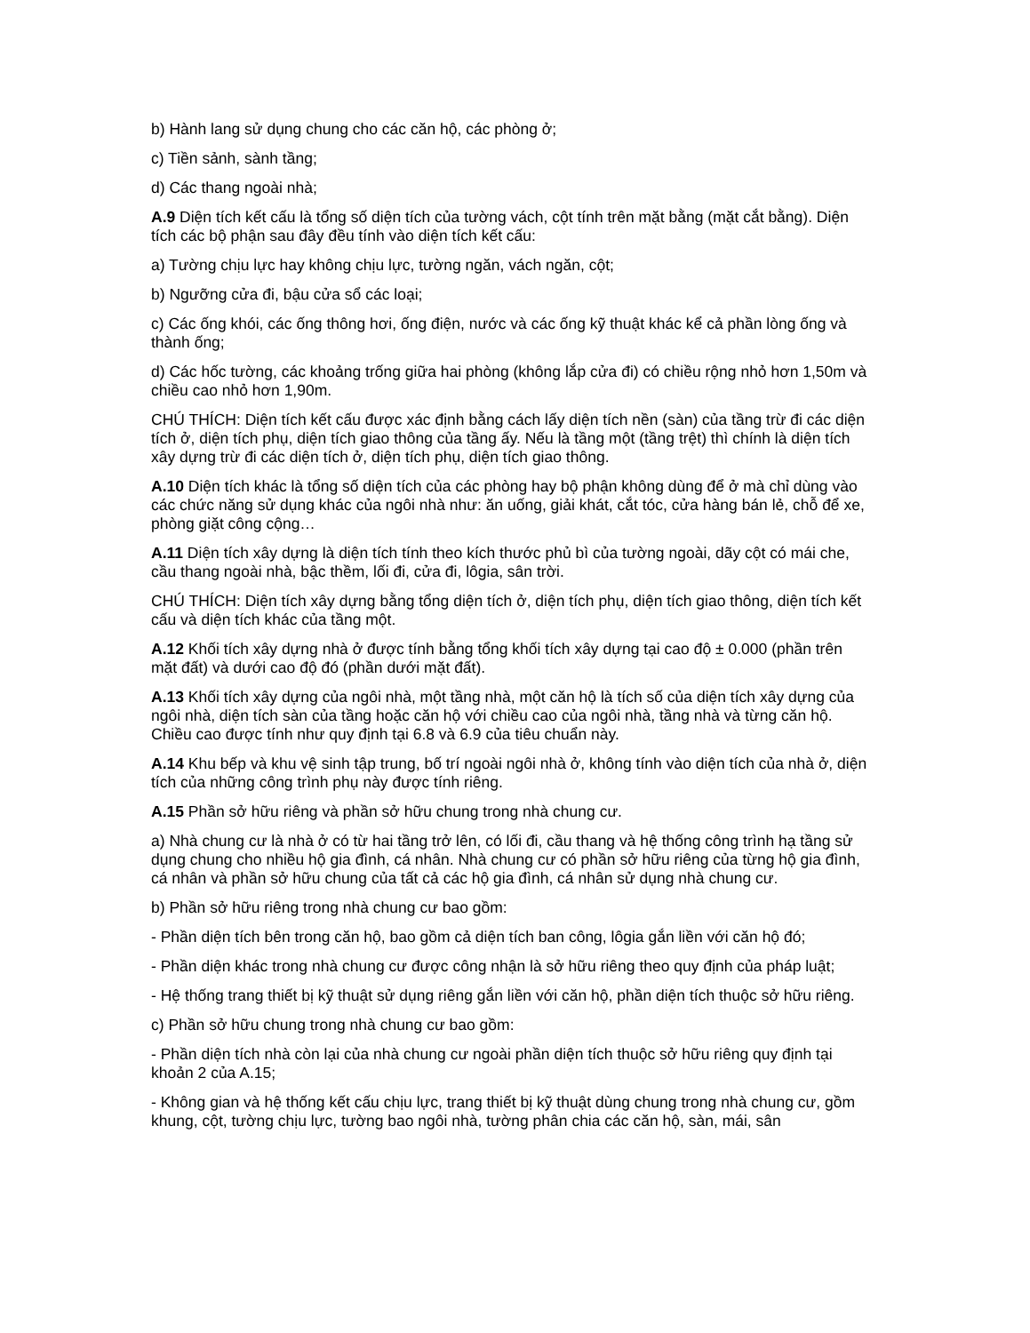b) Hành lang sử dụng chung cho các căn hộ, các phòng ở;
c) Tiền sảnh, sành tầng;
d) Các thang ngoài nhà;
A.9 Diện tích kết cấu là tổng số diện tích của tường vách, cột tính trên mặt bằng (mặt cắt bằng). Diện tích các bộ phận sau đây đều tính vào diện tích kết cấu:
a) Tường chịu lực hay không chịu lực, tường ngăn, vách ngăn, cột;
b) Ngưỡng cửa đi, bậu cửa sổ các loại;
c) Các ống khói, các ống thông hơi, ống điện, nước và các ống kỹ thuật khác kể cả phần lòng ống và thành ống;
d) Các hốc tường, các khoảng trống giữa hai phòng (không lắp cửa đi) có chiều rộng nhỏ hơn 1,50m và chiều cao nhỏ hơn 1,90m.
CHÚ THÍCH: Diện tích kết cấu được xác định bằng cách lấy diện tích nền (sàn) của tầng trừ đi các diện tích ở, diện tích phụ, diện tích giao thông của tầng ấy. Nếu là tầng một (tầng trệt) thì chính là diện tích xây dựng trừ đi các diện tích ở, diện tích phụ, diện tích giao thông.
A.10 Diện tích khác là tổng số diện tích của các phòng hay bộ phận không dùng để ở mà chỉ dùng vào các chức năng sử dụng khác của ngôi nhà như: ăn uống, giải khát, cắt tóc, cửa hàng bán lẻ, chỗ để xe, phòng giặt công cộng…
A.11 Diện tích xây dựng là diện tích tính theo kích thước phủ bì của tường ngoài, dãy cột có mái che, cầu thang ngoài nhà, bậc thềm, lối đi, cửa đi, lôgia, sân trời.
CHÚ THÍCH: Diện tích xây dựng bằng tổng diện tích ở, diện tích phụ, diện tích giao thông, diện tích kết cấu và diện tích khác của tầng một.
A.12 Khối tích xây dựng nhà ở được tính bằng tổng khối tích xây dựng tại cao độ ± 0.000 (phần trên mặt đất) và dưới cao độ đó (phần dưới mặt đất).
A.13 Khối tích xây dựng của ngôi nhà, một tầng nhà, một căn hộ là tích số của diện tích xây dựng của ngôi nhà, diện tích sàn của tầng hoặc căn hộ với chiều cao của ngôi nhà, tầng nhà và từng căn hộ. Chiều cao được tính như quy định tại 6.8 và 6.9 của tiêu chuẩn này.
A.14 Khu bếp và khu vệ sinh tập trung, bố trí ngoài ngôi nhà ở, không tính vào diện tích của nhà ở, diện tích của những công trình phụ này được tính riêng.
A.15 Phần sở hữu riêng và phần sở hữu chung trong nhà chung cư.
a) Nhà chung cư là nhà ở có từ hai tầng trở lên, có lối đi, cầu thang và hệ thống công trình hạ tầng sử dụng chung cho nhiều hộ gia đình, cá nhân. Nhà chung cư có phần sở hữu riêng của từng hộ gia đình, cá nhân và phần sở hữu chung của tất cả các hộ gia đình, cá nhân sử dụng nhà chung cư.
b) Phần sở hữu riêng trong nhà chung cư bao gồm:
- Phần diện tích bên trong căn hộ, bao gồm cả diện tích ban công, lôgia gắn liền với căn hộ đó;
- Phần diện khác trong nhà chung cư được công nhận là sở hữu riêng theo quy định của pháp luật;
- Hệ thống trang thiết bị kỹ thuật sử dụng riêng gắn liền với căn hộ, phần diện tích thuộc sở hữu riêng.
c) Phần sở hữu chung trong nhà chung cư bao gồm:
- Phần diện tích nhà còn lại của nhà chung cư ngoài phần diện tích thuộc sở hữu riêng quy định tại khoản 2 của A.15;
- Không gian và hệ thống kết cấu chịu lực, trang thiết bị kỹ thuật dùng chung trong nhà chung cư, gồm khung, cột, tường chịu lực, tường bao ngôi nhà, tường phân chia các căn hộ, sàn, mái, sân